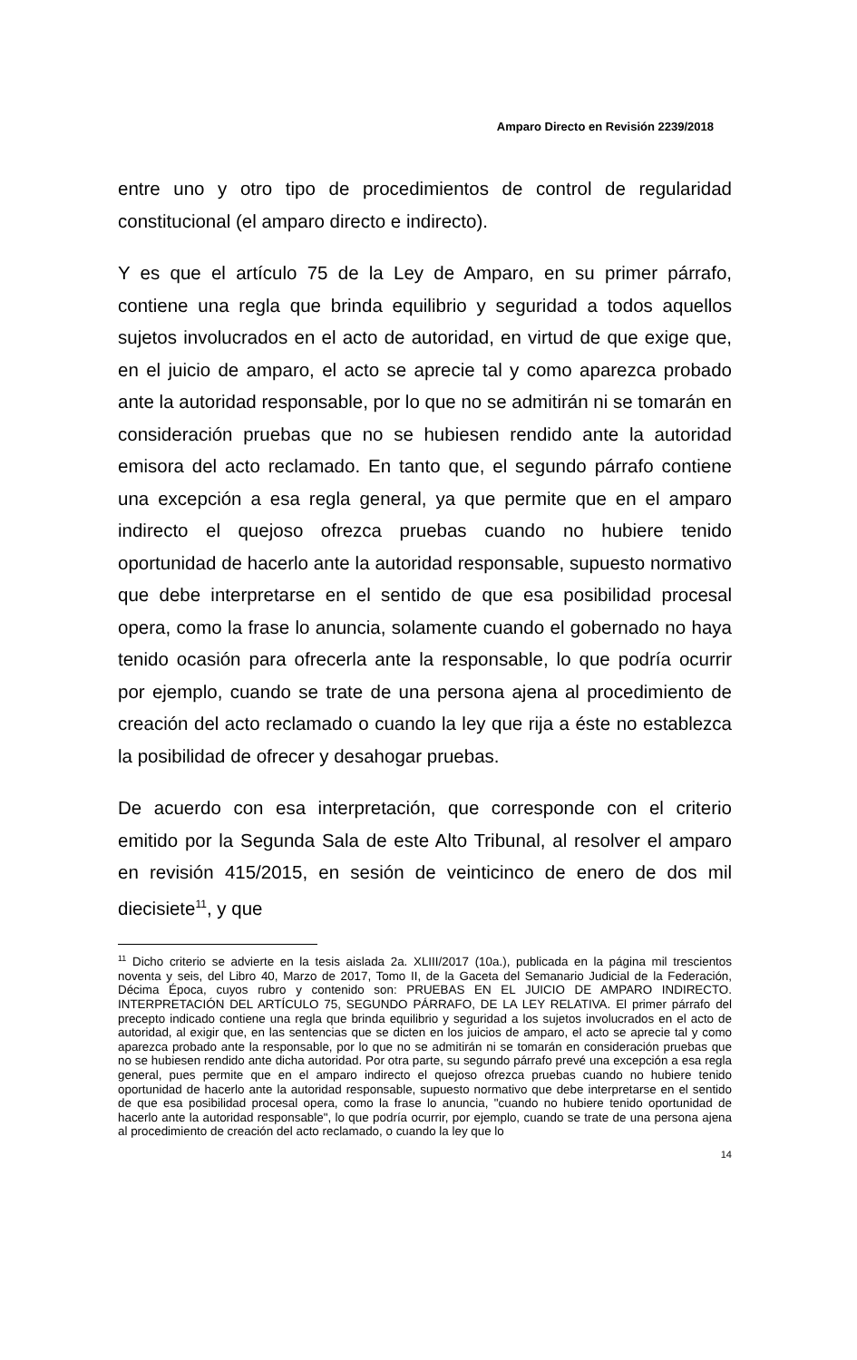Amparo Directo en Revisión 2239/2018
entre uno y otro tipo de procedimientos de control de regularidad constitucional (el amparo directo e indirecto).
Y es que el artículo 75 de la Ley de Amparo, en su primer párrafo, contiene una regla que brinda equilibrio y seguridad a todos aquellos sujetos involucrados en el acto de autoridad, en virtud de que exige que, en el juicio de amparo, el acto se aprecie tal y como aparezca probado ante la autoridad responsable, por lo que no se admitirán ni se tomarán en consideración pruebas que no se hubiesen rendido ante la autoridad emisora del acto reclamado. En tanto que, el segundo párrafo contiene una excepción a esa regla general, ya que permite que en el amparo indirecto el quejoso ofrezca pruebas cuando no hubiere tenido oportunidad de hacerlo ante la autoridad responsable, supuesto normativo que debe interpretarse en el sentido de que esa posibilidad procesal opera, como la frase lo anuncia, solamente cuando el gobernado no haya tenido ocasión para ofrecerla ante la responsable, lo que podría ocurrir por ejemplo, cuando se trate de una persona ajena al procedimiento de creación del acto reclamado o cuando la ley que rija a éste no establezca la posibilidad de ofrecer y desahogar pruebas.
De acuerdo con esa interpretación, que corresponde con el criterio emitido por la Segunda Sala de este Alto Tribunal, al resolver el amparo en revisión 415/2015, en sesión de veinticinco de enero de dos mil diecisiete<sup>11</sup>, y que
<sup>11</sup> Dicho criterio se advierte en la tesis aislada 2a. XLIII/2017 (10a.), publicada en la página mil trescientos noventa y seis, del Libro 40, Marzo de 2017, Tomo II, de la Gaceta del Semanario Judicial de la Federación, Décima Época, cuyos rubro y contenido son: PRUEBAS EN EL JUICIO DE AMPARO INDIRECTO. INTERPRETACIÓN DEL ARTÍCULO 75, SEGUNDO PÁRRAFO, DE LA LEY RELATIVA. El primer párrafo del precepto indicado contiene una regla que brinda equilibrio y seguridad a los sujetos involucrados en el acto de autoridad, al exigir que, en las sentencias que se dicten en los juicios de amparo, el acto se aprecie tal y como aparezca probado ante la responsable, por lo que no se admitirán ni se tomarán en consideración pruebas que no se hubiesen rendido ante dicha autoridad. Por otra parte, su segundo párrafo prevé una excepción a esa regla general, pues permite que en el amparo indirecto el quejoso ofrezca pruebas cuando no hubiere tenido oportunidad de hacerlo ante la autoridad responsable, supuesto normativo que debe interpretarse en el sentido de que esa posibilidad procesal opera, como la frase lo anuncia, "cuando no hubiere tenido oportunidad de hacerlo ante la autoridad responsable", lo que podría ocurrir, por ejemplo, cuando se trate de una persona ajena al procedimiento de creación del acto reclamado, o cuando la ley que lo
14